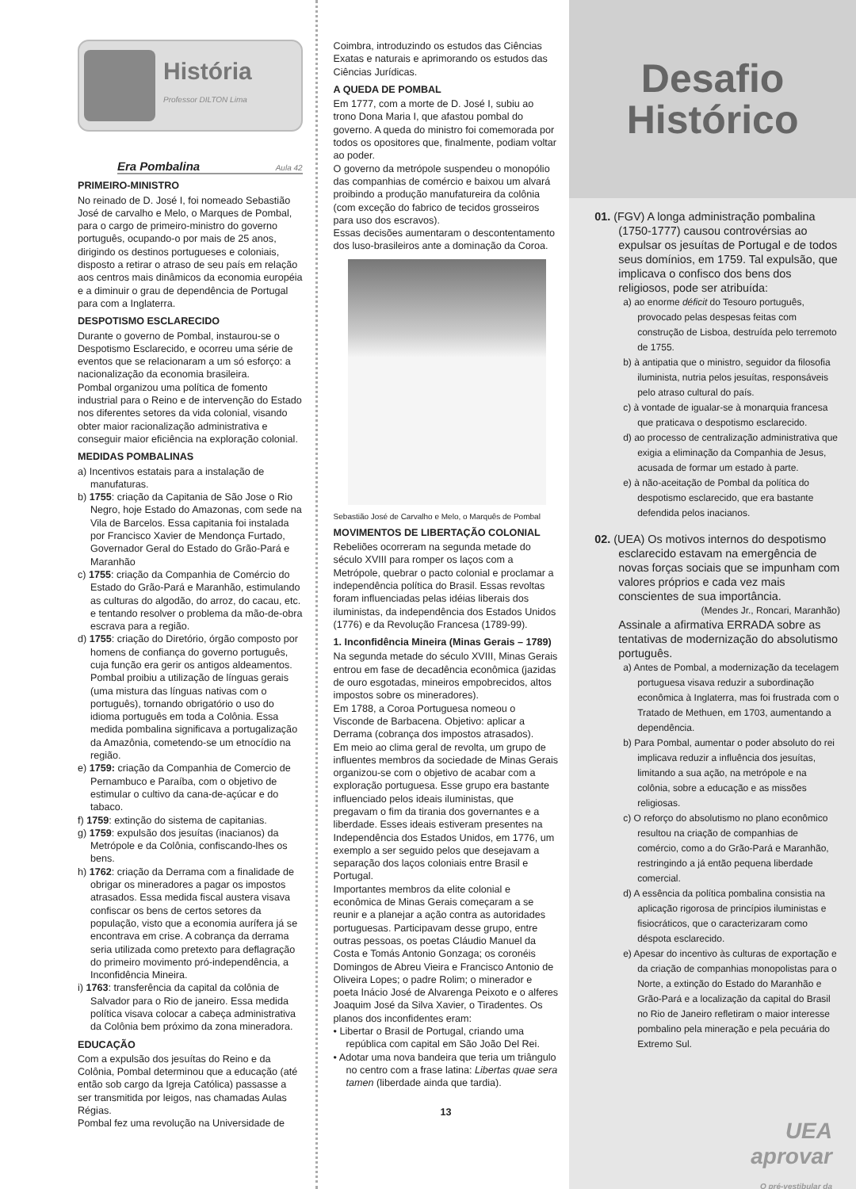História
Professor DILTON Lima
Era Pombalina
Aula 42
PRIMEIRO-MINISTRO
No reinado de D. José I, foi nomeado Sebastião José de carvalho e Melo, o Marques de Pombal, para o cargo de primeiro-ministro do governo português, ocupando-o por mais de 25 anos, dirigindo os destinos portugueses e coloniais, disposto a retirar o atraso de seu país em relação aos centros mais dinâmicos da economia européia e a diminuir o grau de dependência de Portugal para com a Inglaterra.
DESPOTISMO ESCLARECIDO
Durante o governo de Pombal, instaurou-se o Despotismo Esclarecido, e ocorreu uma série de eventos que se relacionaram a um só esforço: a nacionalização da economia brasileira.
Pombal organizou uma política de fomento industrial para o Reino e de intervenção do Estado nos diferentes setores da vida colonial, visando obter maior racionalização administrativa e conseguir maior eficiência na exploração colonial.
MEDIDAS POMBALINAS
a) Incentivos estatais para a instalação de manufaturas.
b) 1755: criação da Capitania de São Jose o Rio Negro, hoje Estado do Amazonas, com sede na Vila de Barcelos. Essa capitania foi instalada por Francisco Xavier de Mendonça Furtado, Governador Geral do Estado do Grão-Pará e Maranhão
c) 1755: criação da Companhia de Comércio do Estado do Grão-Pará e Maranhão, estimulando as culturas do algodão, do arroz, do cacau, etc. e tentando resolver o problema da mão-de-obra escrava para a região.
d) 1755: criação do Diretório, órgão composto por homens de confiança do governo português, cuja função era gerir os antigos aldeamentos. Pombal proibiu a utilização de línguas gerais (uma mistura das línguas nativas com o português), tornando obrigatório o uso do idioma português em toda a Colônia. Essa medida pombalina significava a portugalização da Amazônia, cometendo-se um etnocídio na região.
e) 1759: criação da Companhia de Comercio de Pernambuco e Paraíba, com o objetivo de estimular o cultivo da cana-de-açúcar e do tabaco.
f) 1759: extinção do sistema de capitanias.
g) 1759: expulsão dos jesuítas (inacianos) da Metrópole e da Colônia, confiscando-lhes os bens.
h) 1762: criação da Derrama com a finalidade de obrigar os mineradores a pagar os impostos atrasados. Essa medida fiscal austera visava confiscar os bens de certos setores da população, visto que a economia aurífera já se encontrava em crise. A cobrança da derrama seria utilizada como pretexto para deflagração do primeiro movimento pró-independência, a Inconfidência Mineira.
i) 1763: transferência da capital da colônia de Salvador para o Rio de janeiro. Essa medida política visava colocar a cabeça administrativa da Colônia bem próximo da zona mineradora.
EDUCAÇÃO
Com a expulsão dos jesuítas do Reino e da Colônia, Pombal determinou que a educação (até então sob cargo da Igreja Católica) passasse a ser transmitida por leigos, nas chamadas Aulas Régias.
Pombal fez uma revolução na Universidade de
Coimbra, introduzindo os estudos das Ciências Exatas e naturais e aprimorando os estudos das Ciências Jurídicas.
A QUEDA DE POMBAL
Em 1777, com a morte de D. José I, subiu ao trono Dona Maria I, que afastou pombal do governo. A queda do ministro foi comemorada por todos os opositores que, finalmente, podiam voltar ao poder.
O governo da metrópole suspendeu o monopólio das companhias de comércio e baixou um alvará proibindo a produção manufatureira da colônia (com exceção do fabrico de tecidos grosseiros para uso dos escravos).
Essas decisões aumentaram o descontentamento dos luso-brasileiros ante a dominação da Coroa.
Sebastião José de Carvalho e Melo, o Marquês de Pombal
MOVIMENTOS DE LIBERTAÇÃO COLONIAL
Rebeliões ocorreram na segunda metade do século XVIII para romper os laços com a Metrópole, quebrar o pacto colonial e proclamar a independência política do Brasil. Essas revoltas foram influenciadas pelas idéias liberais dos iluministas, da independência dos Estados Unidos (1776) e da Revolução Francesa (1789-99).
1. Inconfidência Mineira (Minas Gerais – 1789)
Na segunda metade do século XVIII, Minas Gerais entrou em fase de decadência econômica (jazidas de ouro esgotadas, mineiros empobrecidos, altos impostos sobre os mineradores).
Em 1788, a Coroa Portuguesa nomeou o Visconde de Barbacena. Objetivo: aplicar a Derrama (cobrança dos impostos atrasados).
Em meio ao clima geral de revolta, um grupo de influentes membros da sociedade de Minas Gerais organizou-se com o objetivo de acabar com a exploração portuguesa. Esse grupo era bastante influenciado pelos ideais iluministas, que pregavam o fim da tirania dos governantes e a liberdade. Esses ideais estiveram presentes na Independência dos Estados Unidos, em 1776, um exemplo a ser seguido pelos que desejavam a separação dos laços coloniais entre Brasil e Portugal.
Importantes membros da elite colonial e econômica de Minas Gerais começaram a se reunir e a planejar a ação contra as autoridades portuguesas. Participavam desse grupo, entre outras pessoas, os poetas Cláudio Manuel da Costa e Tomás Antonio Gonzaga; os coronéis Domingos de Abreu Vieira e Francisco Antonio de Oliveira Lopes; o padre Rolim; o minerador e poeta Inácio José de Alvarenga Peixoto e o alferes Joaquim José da Silva Xavier, o Tiradentes. Os planos dos inconfidentes eram:
• Libertar o Brasil de Portugal, criando uma república com capital em São João Del Rei.
• Adotar uma nova bandeira que teria um triângulo no centro com a frase latina: Libertas quae sera tamen (liberdade ainda que tardia).
13
Desafio
Histórico
01. (FGV) A longa administração pombalina (1750-1777) causou controvérsias ao expulsar os jesuítas de Portugal e de todos seus domínios, em 1759. Tal expulsão, que implicava o confisco dos bens dos religiosos, pode ser atribuída:
a) ao enorme déficit do Tesouro português, provocado pelas despesas feitas com construção de Lisboa, destruída pelo terremoto de 1755.
b) à antipatia que o ministro, seguidor da filosofia iluminista, nutria pelos jesuítas, responsáveis pelo atraso cultural do país.
c) à vontade de igualar-se à monarquia francesa que praticava o despotismo esclarecido.
d) ao processo de centralização administrativa que exigia a eliminação da Companhia de Jesus, acusada de formar um estado à parte.
e) à não-aceitação de Pombal da política do despotismo esclarecido, que era bastante defendida pelos inacianos.
02. (UEA) Os motivos internos do despotismo esclarecido estavam na emergência de novas forças sociais que se impunham com valores próprios e cada vez mais conscientes de sua importância.
(Mendes Jr., Roncari, Maranhão)
Assinale a afirmativa ERRADA sobre as tentativas de modernização do absolutismo português.
a) Antes de Pombal, a modernização da tecelagem portuguesa visava reduzir a subordinação econômica à Inglaterra, mas foi frustrada com o Tratado de Methuen, em 1703, aumentando a dependência.
b) Para Pombal, aumentar o poder absoluto do rei implicava reduzir a influência dos jesuítas, limitando a sua ação, na metrópole e na colônia, sobre a educação e as missões religiosas.
c) O reforço do absolutismo no plano econômico resultou na criação de companhias de comércio, como a do Grão-Pará e Maranhão, restringindo a já então pequena liberdade comercial.
d) A essência da política pombalina consistia na aplicação rigorosa de princípios iluministas e fisiocráticos, que o caracterizaram como déspota esclarecido.
e) Apesar do incentivo às culturas de exportação e da criação de companhias monopolistas para o Norte, a extinção do Estado do Maranhão e Grão-Pará e a localização da capital do Brasil no Rio de Janeiro refletiram o maior interesse pombalino pela mineração e pela pecuária do Extremo Sul.
UEA
aprovar
O pré-vestibular da